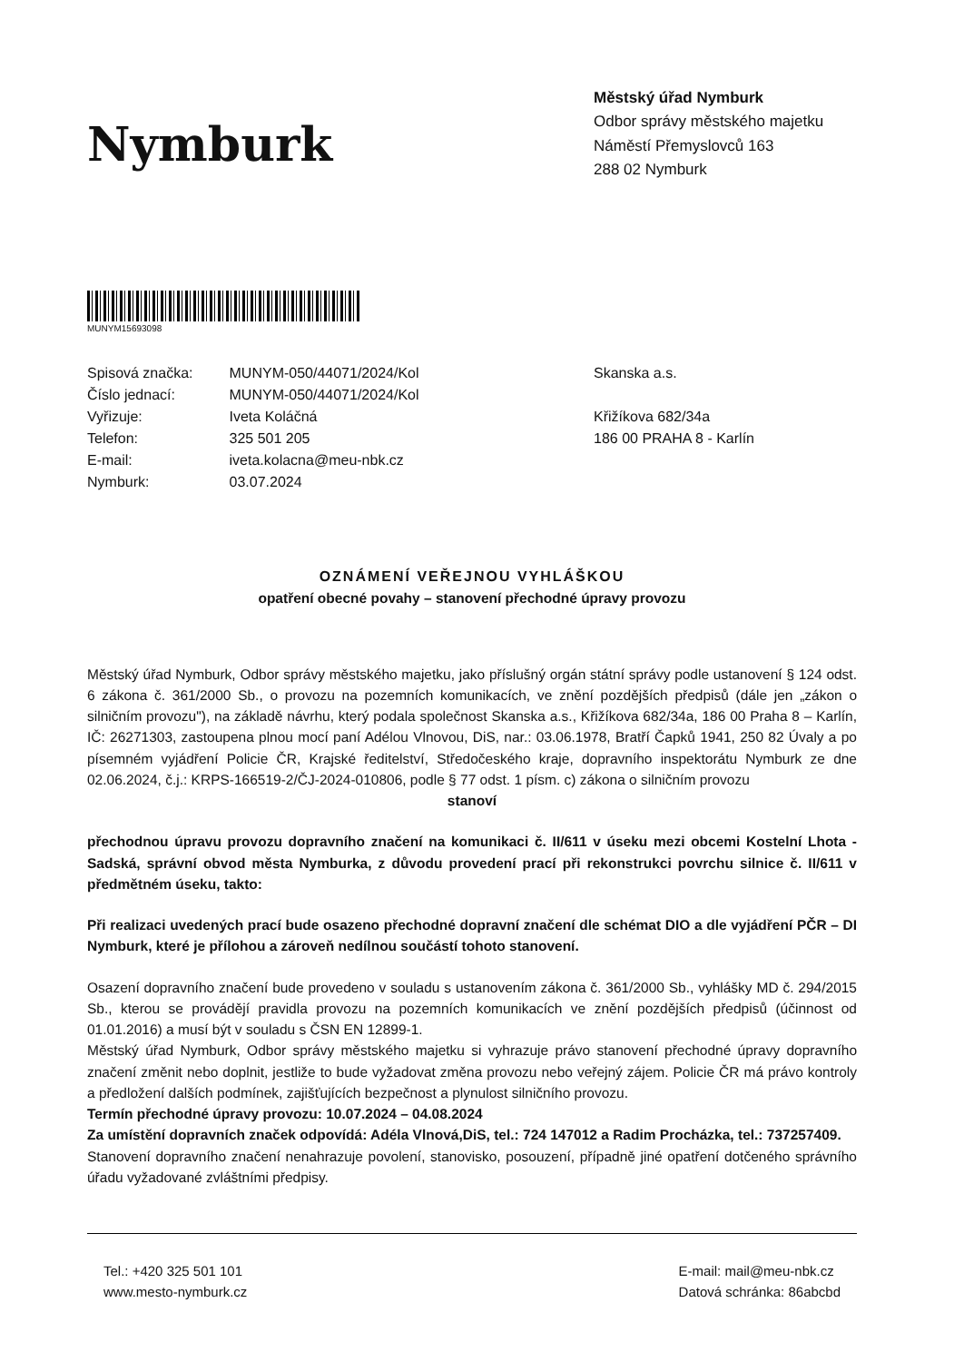Nymburk
Městský úřad Nymburk
Odbor správy městského majetku
Náměstí Přemyslovců 163
288 02 Nymburk
MUNYM15693098
| Spisová značka: | MUNYM-050/44071/2024/Kol |
| Číslo jednací: | MUNYM-050/44071/2024/Kol |
| Vyřizuje: | Iveta Koláčná |
| Telefon: | 325 501 205 |
| E-mail: | iveta.kolacna@meu-nbk.cz |
| Nymburk: | 03.07.2024 |
Skanska a.s.
Křižíkova 682/34a
186 00 PRAHA 8 - Karlín
OZNÁMENÍ VEŘEJNOU VYHLÁŠKOU
opatření obecné povahy – stanovení přechodné úpravy provozu
Městský úřad Nymburk, Odbor správy městského majetku, jako příslušný orgán státní správy podle ustanovení § 124 odst. 6 zákona č. 361/2000 Sb., o provozu na pozemních komunikacích, ve znění pozdějších předpisů (dále jen „zákon o silničním provozu"), na základě návrhu, který podala společnost Skanska a.s., Křižíkova 682/34a, 186 00 Praha 8 – Karlín, IČ: 26271303, zastoupena plnou mocí paní Adélou Vlnovou, DiS, nar.: 03.06.1978, Bratří Čapků 1941, 250 82 Úvaly a po písemném vyjádření Policie ČR, Krajské ředitelství, Středočeského kraje, dopravního inspektorátu Nymburk ze dne 02.06.2024, č.j.: KRPS-166519-2/ČJ-2024-010806, podle § 77 odst. 1 písm. c) zákona o silničním provozu
stanoví
přechodnou úpravu provozu dopravního značení na komunikaci č. II/611 v úseku mezi obcemi Kostelní Lhota - Sadská, správní obvod města Nymburka, z důvodu provedení prací při rekonstrukci povrchu silnice č. II/611 v předmětném úseku, takto:
Při realizaci uvedených prací bude osazeno přechodné dopravní značení dle schémat DIO a dle vyjádření PČR – DI Nymburk, které je přílohou a zároveň nedílnou součástí tohoto stanovení.
Osazení dopravního značení bude provedeno v souladu s ustanovením zákona č. 361/2000 Sb., vyhlášky MD č. 294/2015 Sb., kterou se provádějí pravidla provozu na pozemních komunikacích ve znění pozdějších předpisů (účinnost od 01.01.2016) a musí být v souladu s ČSN EN 12899-1.
Městský úřad Nymburk, Odbor správy městského majetku si vyhrazuje právo stanovení přechodné úpravy dopravního značení změnit nebo doplnit, jestliže to bude vyžadovat změna provozu nebo veřejný zájem. Policie ČR má právo kontroly a předložení dalších podmínek, zajišťujících bezpečnost a plynulost silničního provozu.
Termín přechodné úpravy provozu: 10.07.2024 – 04.08.2024
Za umístění dopravních značek odpovídá: Adéla Vlnová,DiS, tel.: 724 147012 a Radim Procházka, tel.: 737257409.
Stanovení dopravního značení nenahrazuje povolení, stanovisko, posouzení, případně jiné opatření dotčeného správního úřadu vyžadované zvláštními předpisy.
Tel.: +420 325 501 101
www.mesto-nymburk.cz
E-mail: mail@meu-nbk.cz
Datová schránka: 86abcbd